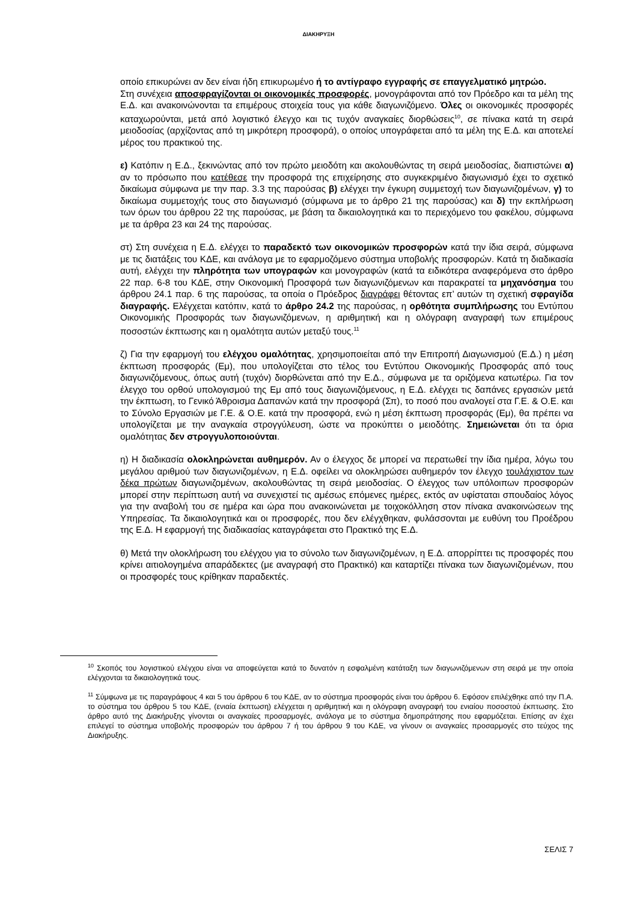ΔΙΑΚΗΡΥΞΗ
οποίο επικυρώνει αν δεν είναι ήδη επικυρωμένο ή το αντίγραφο εγγραφής σε επαγγελματικό μητρώο.
Στη συνέχεια αποσφραγίζονται οι οικονομικές προσφορές, μονογράφονται από τον Πρόεδρο και τα μέλη της Ε.Δ. και ανακοινώνονται τα επιμέρους στοιχεία τους για κάθε διαγωνιζόμενο. Όλες οι οικονομικές προσφορές καταχωρούνται, μετά από λογιστικό έλεγχο και τις τυχόν αναγκαίες διορθώσεις<sup>10</sup>, σε πίνακα κατά τη σειρά μειοδοσίας (αρχίζοντας από τη μικρότερη προσφορά), ο οποίος υπογράφεται από τα μέλη της Ε.Δ. και αποτελεί μέρος του πρακτικού της.
ε) Κατόπιν η Ε.Δ., ξεκινώντας από τον πρώτο μειοδότη και ακολουθώντας τη σειρά μειοδοσίας, διαπιστώνει α) αν το πρόσωπο που κατέθεσε την προσφορά της επιχείρησης στο συγκεκριμένο διαγωνισμό έχει το σχετικό δικαίωμα σύμφωνα με την παρ. 3.3 της παρούσας β) ελέγχει την έγκυρη συμμετοχή των διαγωνιζομένων, γ) το δικαίωμα συμμετοχής τους στο διαγωνισμό (σύμφωνα με το άρθρο 21 της παρούσας) και δ) την εκπλήρωση των όρων του άρθρου 22 της παρούσας, με βάση τα δικαιολογητικά και το περιεχόμενο του φακέλου, σύμφωνα με τα άρθρα 23 και 24 της παρούσας.
στ) Στη συνέχεια η Ε.Δ. ελέγχει το παραδεκτό των οικονομικών προσφορών κατά την ίδια σειρά, σύμφωνα με τις διατάξεις του ΚΔΕ, και ανάλογα με το εφαρμοζόμενο σύστημα υποβολής προσφορών. Κατά τη διαδικασία αυτή, ελέγχει την πληρότητα των υπογραφών και μονογραφών (κατά τα ειδικότερα αναφερόμενα στο άρθρο 22 παρ. 6-8 του ΚΔΕ, στην Οικονομική Προσφορά των διαγωνιζόμενων και παρακρατεί τα μηχανόσημα του άρθρου 24.1 παρ. 6 της παρούσας, τα οποία ο Πρόεδρος διαγράφει θέτοντας επ’ αυτών τη σχετική σφραγίδα διαγραφής. Ελέγχεται κατόπιν, κατά το άρθρο 24.2 της παρούσας, η ορθότητα συμπλήρωσης του Εντύπου Οικονομικής Προσφοράς των διαγωνιζόμενων, η αριθμητική και η ολόγραφη αναγραφή των επιμέρους ποσοστών έκπτωσης και η ομαλότητα αυτών μεταξύ τους.<sup>11</sup>
ζ) Για την εφαρμογή του ελέγχου ομαλότητας, χρησιμοποιείται από την Επιτροπή Διαγωνισμού (Ε.Δ.) η μέση έκπτωση προσφοράς (Εμ), που υπολογίζεται στο τέλος του Εντύπου Οικονομικής Προσφοράς από τους διαγωνιζόμενους, όπως αυτή (τυχόν) διορθώνεται από την Ε.Δ., σύμφωνα με τα οριζόμενα κατωτέρω. Για τον έλεγχο του ορθού υπολογισμού της Εμ από τους διαγωνιζόμενους, η Ε.Δ. ελέγχει τις δαπάνες εργασιών μετά την έκπτωση, το Γενικό Άθροισμα Δαπανών κατά την προσφορά (Σπ), το ποσό που αναλογεί στα Γ.Ε. & Ο.Ε. και το Σύνολο Εργασιών με Γ.Ε. & Ο.Ε. κατά την προσφορά, ενώ η μέση έκπτωση προσφοράς (Εμ), θα πρέπει να υπολογίζεται με την αναγκαία στρογγύλευση, ώστε να προκύπτει ο μειοδότης. Σημειώνεται ότι τα όρια ομαλότητας δεν στρογγυλοποιούνται.
η) Η διαδικασία ολοκληρώνεται αυθημερόν. Αν ο έλεγχος δε μπορεί να περατωθεί την ίδια ημέρα, λόγω του μεγάλου αριθμού των διαγωνιζομένων, η Ε.Δ. οφείλει να ολοκληρώσει αυθημερόν τον έλεγχο τουλάχιστον των δέκα πρώτων διαγωνιζομένων, ακολουθώντας τη σειρά μειοδοσίας. Ο έλεγχος των υπόλοιπων προσφορών μπορεί στην περίπτωση αυτή να συνεχιστεί τις αμέσως επόμενες ημέρες, εκτός αν υφίσταται σπουδαίος λόγος για την αναβολή του σε ημέρα και ώρα που ανακοινώνεται με τοιχοκόλληση στον πίνακα ανακοινώσεων της Υπηρεσίας. Τα δικαιολογητικά και οι προσφορές, που δεν ελέγχθηκαν, φυλάσσονται με ευθύνη του Προέδρου της Ε.Δ. Η εφαρμογή της διαδικασίας καταγράφεται στο Πρακτικό της Ε.Δ.
θ) Μετά την ολοκλήρωση του ελέγχου για το σύνολο των διαγωνιζομένων, η Ε.Δ. απορρίπτει τις προσφορές που κρίνει αιτιολογημένα απαράδεκτες (με αναγραφή στο Πρακτικό) και καταρτίζει πίνακα των διαγωνιζομένων, που οι προσφορές τους κρίθηκαν παραδεκτές.
<sup>10</sup> Σκοπός του λογιστικού ελέγχου είναι να αποφεύγεται κατά το δυνατόν η εσφαλμένη κατάταξη των διαγωνιζόμενων στη σειρά με την οποία ελέγχονται τα δικαιολογητικά τους.
<sup>11</sup> Σύμφωνα με τις παραγράφους 4 και 5 του άρθρου 6 του ΚΔΕ, αν το σύστημα προσφοράς είναι του άρθρου 6. Εφόσον επιλέχθηκε από την Π.Α. το σύστημα του άρθρου 5 του ΚΔΕ, (ενιαία έκπτωση) ελέγχεται η αριθμητική και η ολόγραφη αναγραφή του ενιαίου ποσοστού έκπτωσης. Στο άρθρο αυτό της Διακήρυξης γίνονται οι αναγκαίες προσαρμογές, ανάλογα με το σύστημα δημοπράτησης που εφαρμόζεται. Επίσης αν έχει επιλεγεί το σύστημα υποβολής προσφορών του άρθρου 7 ή του άρθρου 9 του ΚΔΕ, να γίνουν οι αναγκαίες προσαρμογές στο τεύχος της Διακήρυξης.
ΣΕΛΙΣ 7